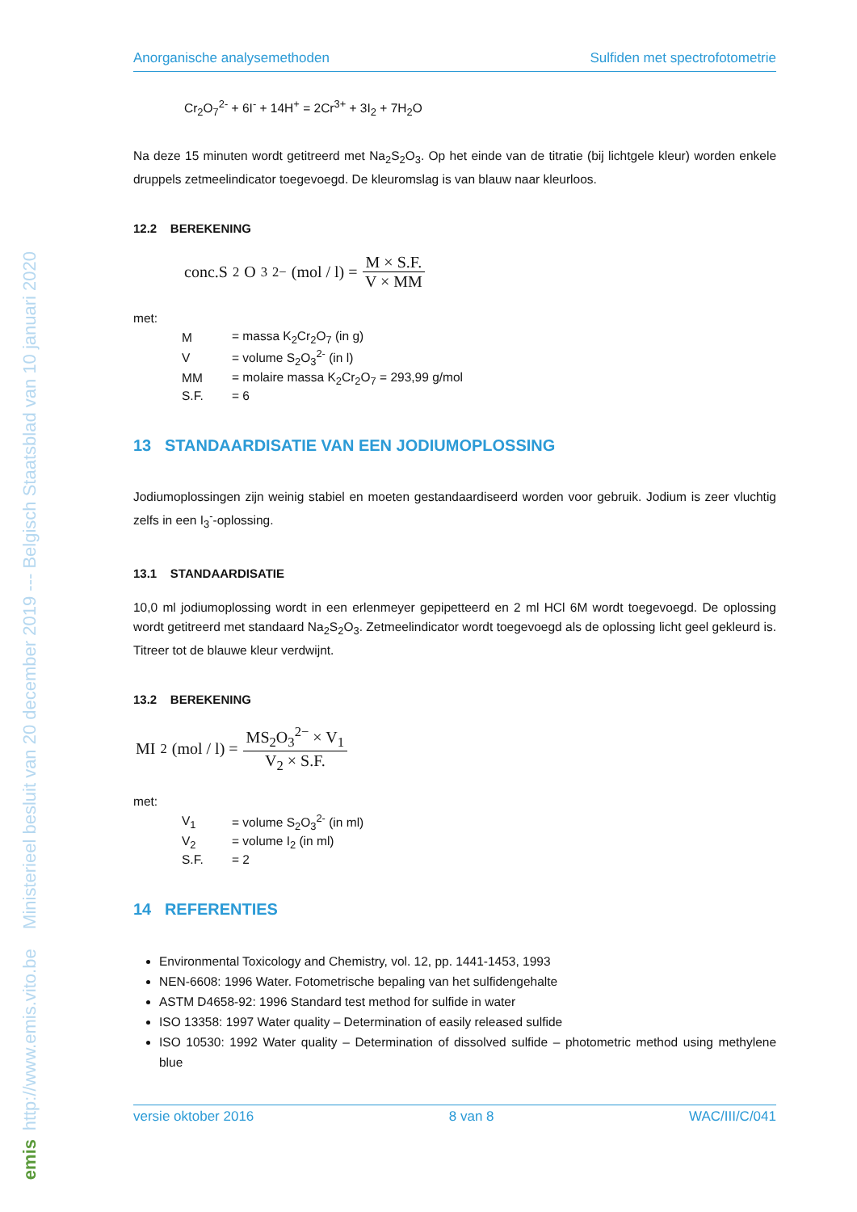http://www.emis.vito.be Ministerieel besluit van 20 december 2019 --- Belgisch Staatsblad van 10 januari 2020
emis
Anorganische analysemethoden Sulfiden met spectrofotometrie
Cr<sub>2</sub>O<sub>7</sub><sup>2-</sup> + 6I<sup>-</sup> + 14H<sup>+</sup> = 2Cr<sup>3+</sup> + 3I<sub>2</sub> + 7H<sub>2</sub>O
Na deze 15 minuten wordt getitreerd met Na<sub>2</sub>S<sub>2</sub>O<sub>3</sub>. Op het einde van de titratie (bij lichtgele kleur) worden enkele druppels zetmeelindicator toegevoegd. De kleuromslag is van blauw naar kleurloos.
12.2 BEREKENING
conc.S<sub>2</sub>O<sub>3</sub><sup>2−</sup>(mol / l) = M × S.F. V × MM
met:
| M | = massa K<sub>2</sub>Cr<sub>2</sub>O<sub>7</sub> (in g) |
| V | = volume S<sub>2</sub>O<sub>3</sub><sup>2-</sup> (in l) |
| MM | = molaire massa K<sub>2</sub>Cr<sub>2</sub>O<sub>7</sub> = 293,99 g/mol |
| S.F. | = 6 |
13 STANDAARDISATIE VAN EEN JODIUMOPLOSSING
Jodiumoplossingen zijn weinig stabiel en moeten gestandaardiseerd worden voor gebruik. Jodium is zeer vluchtig zelfs in een I<sub>3</sub><sup>-</sup>-oplossing.
13.1 STANDAARDISATIE
10,0 ml jodiumoplossing wordt in een erlenmeyer gepipetteerd en 2 ml HCl 6M wordt toegevoegd. De oplossing wordt getitreerd met standaard Na<sub>2</sub>S<sub>2</sub>O<sub>3</sub>. Zetmeelindicator wordt toegevoegd als de oplossing licht geel gekleurd is. Titreer tot de blauwe kleur verdwijnt.
13.2 BEREKENING
MI<sub>2</sub>(mol / l) = MS<sub>2</sub>O<sub>3</sub><sup>2−</sup> × V<sub>1</sub> V<sub>2</sub> × S.F.
met:
| V<sub>1</sub> | = volume S<sub>2</sub>O<sub>3</sub><sup>2-</sup> (in ml) |
| V<sub>2</sub> | = volume I<sub>2</sub> (in ml) |
| S.F. | = 2 |
14 REFERENTIES
Environmental Toxicology and Chemistry, vol. 12, pp. 1441-1453, 1993
NEN-6608: 1996 Water. Fotometrische bepaling van het sulfidengehalte
ASTM D4658-92: 1996 Standard test method for sulfide in water
ISO 13358: 1997 Water quality – Determination of easily released sulfide
ISO 10530: 1992 Water quality – Determination of dissolved sulfide – photometric method using methylene blue
versie oktober 2016 8 van 8 WAC/III/C/041